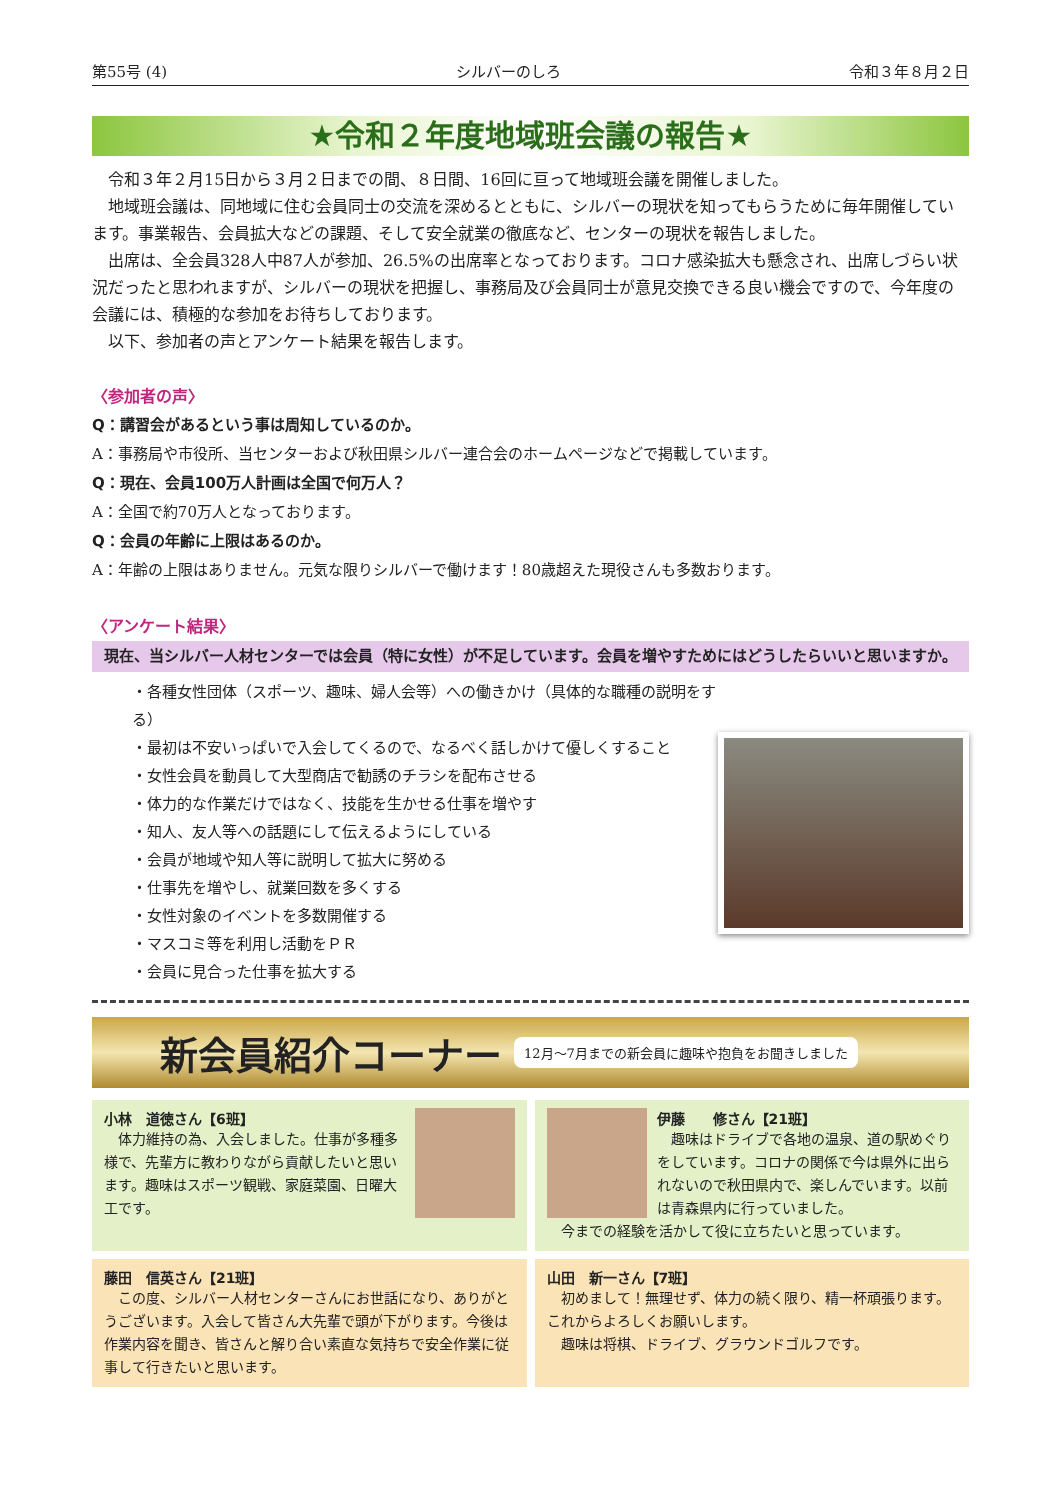第55号 (4) シルバーのしろ 令和３年８月２日
★令和２年度地域班会議の報告★
令和３年２月15日から３月２日までの間、８日間、16回に亘って地域班会議を開催しました。
地域班会議は、同地域に住む会員同士の交流を深めるとともに、シルバーの現状を知ってもらうために毎年開催しています。事業報告、会員拡大などの課題、そして安全就業の徹底など、センターの現状を報告しました。
出席は、全会員328人中87人が参加、26.5%の出席率となっております。コロナ感染拡大も懸念され、出席しづらい状況だったと思われますが、シルバーの現状を把握し、事務局及び会員同士が意見交換できる良い機会ですので、今年度の会議には、積極的な参加をお待ちしております。
以下、参加者の声とアンケート結果を報告します。
〈参加者の声〉
Q：講習会があるという事は周知しているのか。
A：事務局や市役所、当センターおよび秋田県シルバー連合会のホームページなどで掲載しています。
Q：現在、会員100万人計画は全国で何万人？
A：全国で約70万人となっております。
Q：会員の年齢に上限はあるのか。
A：年齢の上限はありません。元気な限りシルバーで働けます！80歳超えた現役さんも多数おります。
〈アンケート結果〉
現在、当シルバー人材センターでは会員（特に女性）が不足しています。会員を増やすためにはどうしたらいいと思いますか。
・各種女性団体（スポーツ、趣味、婦人会等）への働きかけ（具体的な職種の説明をする）
・最初は不安いっぱいで入会してくるので、なるべく話しかけて優しくすること
・女性会員を動員して大型商店で勧誘のチラシを配布させる
・体力的な作業だけではなく、技能を生かせる仕事を増やす
・知人、友人等への話題にして伝えるようにしている
・会員が地域や知人等に説明して拡大に努める
・仕事先を増やし、就業回数を多くする
・女性対象のイベントを多数開催する
・マスコミ等を利用し活動をＰＲ
・会員に見合った仕事を拡大する
新会員紹介コーナー 12月～7月までの新会員に趣味や抱負をお聞きしました
小林　道徳さん【6班】
　体力維持の為、入会しました。仕事が多種多様で、先輩方に教わりながら貢献したいと思います。趣味はスポーツ観戦、家庭菜園、日曜大工です。
伊藤　　修さん【21班】
　趣味はドライブで各地の温泉、道の駅めぐりをしています。コロナの関係で今は県外に出られないので秋田県内で、楽しんでいます。以前は青森県内に行っていました。
　今までの経験を活かして役に立ちたいと思っています。
藤田　信英さん【21班】
　この度、シルバー人材センターさんにお世話になり、ありがとうございます。入会して皆さん大先輩で頭が下がります。今後は作業内容を聞き、皆さんと解り合い素直な気持ちで安全作業に従事して行きたいと思います。
山田　新一さん【7班】
　初めまして！無理せず、体力の続く限り、精一杯頑張ります。これからよろしくお願いします。
　趣味は将棋、ドライブ、グラウンドゴルフです。